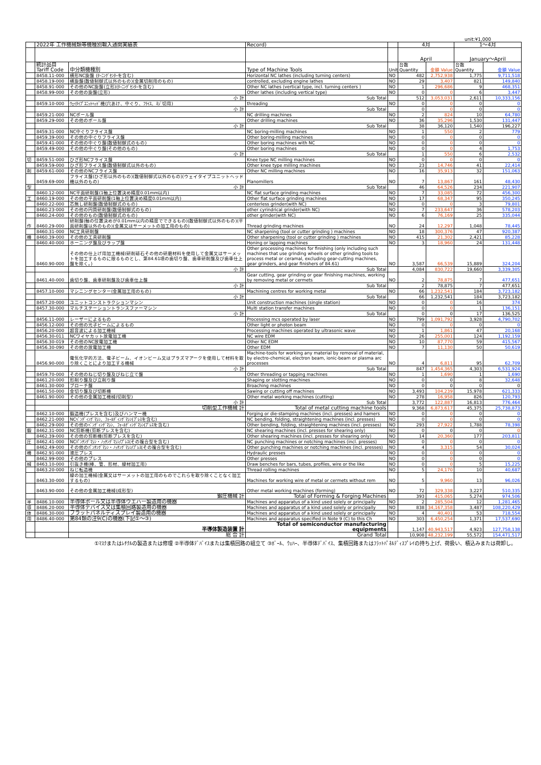unit:¥1,000
| | 2022年 工作機械類等機種別輸入通関実績表 | | Record) | | 4月 | | 1～4月 | |
| --- | --- | --- | --- | --- | --- | --- | --- | --- |
| | | | | | April | | January～April | |
| | 統計品目 Tariff Code | 中分類機種別 | Type of Machine Tools | Unit | 台数 Quantity | 金額 Value | 台数 Quantity | 金額 Value |
| | 8458.11-000 | 横形NC旋盤 (ﾀｰﾆﾝｸﾞｾﾝﾀｰを含む) | Horizontal NC lathes (including turning centers) | NO | 482 | 2,752,938 | 1,775 | 9,711,518 |
| | 8458.19-000 | 横旋盤(数値制御式以外のもの)(金属切削用のもの) | controlled, excluding engine lathes | NO | 29 | 3,407 | 821 | 149,840 |
| | 8458.91-000 | その他のNC旋盤(立形)(ﾀｰﾆﾝｸﾞｾﾝﾀｰを含む) | Other NC lathes (vertical type, incl. turning centers ) | NO | 1 | 296,686 | 9 | 468,351 |
| | 8458.99-000 | その他の旋盤(立形) | Other lathes (including vertical type) | NO | 0 | 0 | 6 | 3,447 |
| | | 小 計 | Sub Total | | 512 | 3,053,031 | 2,611 | 10,333,156 |
| | 8459.10-000 | ｳｪｲﾀｲﾌﾟﾕﾆｯﾄﾍｯﾄﾞ機(穴あけ、中ぐり、ﾌﾗｲｽ、ﾈｼﾞ切用) | threading | NO | 0 | 0 | 0 | 0 |
| | | 小 計 | Sub Total | | 0 | 0 | 0 | 0 |
| | 8459.21-000 | NCボール盤 | NC drilling machines | NO | 2 | 824 | 10 | 64,780 |
| | 8459.29-000 | その他のボール盤 | Other drilling machines | NO | 36 | 35,296 | 1,530 | 131,447 |
| | | 小 計 | Sub Total | | 38 | 36,120 | 1,540 | 196,227 |
| | 8459.31-000 | NC中ぐりフライス盤 | NC boring-milling machines | NO | 1 | 550 | 2 | 779 |
| | 8459.39-000 | その他の中ぐりフライス盤 | Other boring-milling machines | NO | 0 | 0 | 0 | 0 |
| | 8459.41-000 | その他の中ぐり盤(数値制御式のもの) | Other boring machines with NC | NO | 0 | 0 | 0 | 0 |
| | 8459.49-000 | その他の中ぐり盤(その他のもの) | Other boring machines | NO | 0 | 0 | 4 | 1,753 |
| | | 小 計 | Sub Total | | 1 | 550 | 6 | 2,532 |
| 切 | 8459.51-000 | ひざ形NCフライス盤 | Knee type NC milling machines | NO | 0 | 0 | 0 | 0 |
| | 8459.59-000 | ひざ形フライス盤(数値制御式以外のもの) | Other knee type milling machines | NO | 23 | 14,746 | 41 | 22,414 |
| 削 | 8459.61-000 | その他のNCフライス盤 | Other NC milling machines | NO | 16 | 35,913 | 32 | 151,063 |
| | 8459.69-000 | フライス盤(ひざ形以外のもの)(数値制御式以外のもの)(ウェイタイプユニットヘッド機以外のもの) | Planomillers | NO | 7 | 13,867 | 161 | 48,430 |
| 型 | | 小 計 | Sub Total | | 46 | 64,526 | 234 | 221,907 |
| | 8460.12-000 | NC平面研削盤(1軸上位置決め精度0.01mm以内) | NC flat surface grinding machines | NO | 7 | 33,085 | 72 | 456,300 |
| 工 | 8460.19-000 | その他の平面研削盤(1軸上位置決め精度0.01mm以内) | Other flat surface grinding machines | NO | 17 | 68,347 | 95 | 350,245 |
| | 8460.22-000 | 芯無し研削盤(数値制御式のもの) | centerless grinder(with NC) | NO | 0 | 0 | 3 | 79,801 |
| | 8460.23-000 | その他の円筒研削盤(数値制御式のもの) | other cyrindrical grinder(with NC) | NO | 7 | 233,647 | 36 | 578,203 |
| | 8460.24-000 | その他のもの(数値制御式のもの) | other grinder(with NC) | NO | 6 | 76,169 | 25 | 335,044 |
| 作 | 8460.29-000 | 研削盤(軸の位置決めが0.01mm以内の精度でできるもの)(数値制御式以外のもの)(平面研削盤以外のもの)(金属又はサーメットの加工用のもの) | Thread grinding machines | NO | 24 | 12,297 | 1,048 | 78,445 |
| | 8460.31-000 | NC工具研削盤 | NC sharpening (tool or cutter grinding ) machines | NO | 18 | 300,376 | 47 | 920,387 |
| 機 | 8460.39-000 | その他の工具研削盤 | Other sharpening (tool or cutter grinding ) machines | NO | 415 | 21,302 | 2,421 | 85,228 |
| | 8460.40-000 | ホーニング盤及びラップ盤 | Honing or lapping machines | NO | 3 | 18,960 | 24 | 131,448 |
| | 8460.90-000 | その他の仕上げ用加工機械(研削砥石その他の研磨材料を使用して金属又はサーメットを加工するものに限るものとし、第84.61項の歯切り盤、歯車研削盤及び歯車仕上盤を除く。) | Other processing machines for finishing (only including such machines that use grinding wheels or other grinding tools to process metal or ceramal, excluding gear-cutting machines, gear grinders, and gear finishers of 84.61) | NO | 3,587 | 66,539 | 15,889 | 324,204 |
| | | 小 計 | Sub Total | | 4,084 | 830,722 | 19,660 | 3,339,305 |
| | 8461.40-000 | 歯切り盤、歯車研削盤及び歯車仕上盤 | Gear cutting, gear grinding or gear finishing machines, working by removing metal or cermets | NO | 2 | 78,875 | 7 | 477,651 |
| | | 小 計 | Sub Total | | 2 | 78,875 | 7 | 477,651 |
| | 8457.10-000 | マシニングセンター(金属加工用のもの) | Machining centres for working metal | NO | 66 | 1,232,541 | 184 | 3,723,182 |
| | | 小 計 | Sub Total | | 66 | 1,232,541 | 184 | 3,723,182 |
| | 8457.20-000 | ユニットコンストラクションマシン | Unit construction machines (single station) | NO | 0 | 0 | 16 | 374 |
| | 8457.30-000 | マルチステーショントランスファーマシン | Multi station transfer machines | NO | 0 | 0 | 1 | 136,151 |
| | | 小 計 | Sub Total | | 0 | 0 | 17 | 136,525 |
| | 8456.11-000 | レーザーによるもの | Processing mcs operated by laser | NO | 799 | 1,091,792 | 3,928 | 4,790,702 |
| | 8456.12-000 | その他の光子ビームによるもの | Other light or photon beam | NO | 0 | 0 | 0 | 0 |
| | 8456.20-000 | 超音波による加工機械 | Processing machines operated by ultrasonic wave | NO | 1 | 1,861 | 47 | 20,168 |
| | 8456.30-011 | NCワイヤカット放電加工機 | NC wire EDM | NO | 26 | 255,001 | 124 | 1,192,159 |
| | 8456.30-019 | その他のNC放電加工機 | Other NC EDM | NO | 10 | 87,770 | 59 | 415,567 |
| | 8456.30-090 | その他の放電加工機 | Other EDM | NO | 7 | 11,130 | 50 | 50,619 |
| | 8456.90-000 | 電気化学的方法、電子ビーム、イオンビーム又はプラズマアークを使用して材料を取り除くことにより加工する機械 | Machine-tools for working any material by removal of material, by electro-chemical, electron beam, ionic-beam or plasma arc processes | NO | 4 | 6,811 | 95 | 62,709 |
| | | 小 計 | Sub Total | | 847 | 1,454,365 | 4,303 | 6,531,924 |
| | 8459.70-000 | その他のねじ切り盤及びねじ立て盤 | Other threading or tapping machines | NO | 1 | 1,690 | 1 | 1,690 |
| | 8461.20-000 | 形削り盤及び立削り盤 | Shaping or slotting machines | NO | 0 | 0 | 8 | 32,648 |
| | 8461.30-000 | ブローチ盤 | Broaching machines | NO | 0 | 0 | 0 | 0 |
| | 8461.50-000 | 金切り盤及び切断機 | Sawing or cutting off machines | NO | 3,493 | 104,239 | 15,978 | 621,333 |
| | 8461.90-000 | その他の金属加工機械(切削型) | Other metal working machines (cutting) | NO | 278 | 16,958 | 826 | 120,793 |
| | | 小 計 | Sub Total | | 3,772 | 122,887 | 16,813 | 776,464 |
| | | 切削型工作機械 計 | Total of metal cutting machine tools | | 9,368 | 6,873,617 | 45,375 | 25,738,873 |
| | 8462.10-000 | 鍛造機(プレスを含む)及びハンマー機 | Forging or die-stamping machines (incl. presses) and hamers | NO | 0 | 0 | 0 | 0 |
| | 8462.21-000 | NCﾍﾞﾝﾃﾞｨﾝｸﾞﾏｼﾝ、ﾌｫｰﾙﾃﾞｨﾝｸﾞﾏｼﾝ(ﾌﾟﾚｽを含む) | NC bending, folding, straightening machines (incl. presses) | NO | 0 | 0 | 0 | 0 |
| | 8462.29-000 | その他のﾍﾞﾝﾃﾞｨﾝｸﾞﾏｼﾝ、ﾌｫｰﾙﾃﾞｨﾝｸﾞﾏｼﾝ(ﾌﾟﾚｽを含む) | Other bending, folding, straightening machines (incl. presses) | NO | 293 | 27,922 | 1,788 | 78,398 |
| 鍛 | 8462.31-000 | NC剪断機(剪断プレスを含む) | NC shearing machines (incl. presses for shearing only) | NO | 0 | 0 | 0 | 0 |
| | 8462.39-000 | その他の剪断機(剪断プレスを含む) | Other shearing machines (incl. presses for shearing only) | NO | 14 | 20,360 | 177 | 203,811 |
| 圧 | 8462.41-000 | NCﾊﾟﾝﾁﾝｸﾞﾏｼﾝ・ﾉｯﾁﾝｸﾞﾏｼﾝ/ﾌﾟﾚｽ(その複合型を含む) | NC punching machines or notching machines (incl. presses) | NO | 0 | 0 | 0 | 0 |
| | 8462.49-000 | その他のﾊﾟﾝﾁﾝｸﾞﾏｼﾝ・ﾉｯﾁﾝｸﾞﾏｼﾝ/ﾌﾟﾚｽ(その複合型を含む) | Other punching machines or notching machines (incl. presses) | NO | 4 | 3,315 | 54 | 30,024 |
| 機 | 8462.91-000 | 液圧プレス | Hydraulic presses | NO | 0 | 0 | 0 | 0 |
| | 8462.99-000 | その他のプレス | Other presses | NO | 0 | 0 | 0 | 0 |
| 械 | 8463.10-000 | 引抜き機(棒、管、形材、線材加工用) | Draw benches for bars, tubes, profiles, wire or the like | NO | 0 | 0 | 5 | 15,225 |
| | 8463.20-000 | ねじ転造機 | Thread rolling machines | NO | 5 | 24,170 | 10 | 40,687 |
| | 8463.30-000 | 線の加工機械(金属又はサーメットの加工用のものでこれらを取り除くことなく加工するもの) | Machines for working wire of metal or cermets without rem | NO | 5 | 9,960 | 13 | 96,026 |
| | 8463.90-000 | その他の金属加工機械(成形型) | Other metal working machines (forming) | NO | 72 | 329,338 | 3,227 | 510,335 |
| | | 鍛圧機械 計 | Total of Forming & Forging Machines | | 393 | 415,065 | 5,274 | 974,506 |
| 半 | 8486.10-000 | 半導体ボール又は半導体ウエハー製造用の機器 | Machines and apparatus of a kind used solely or principally | NO | 2 | 285,504 | 12 | 1,281,465 |
| 導 | 8486.20-000 | 半導体デバイス又は集積回路製造用の機器 | Machines and apparatus of a kind used solely or principally | NO | 838 | 34,167,358 | 3,487 | 108,220,429 |
| 体 | 8486.30-000 | フラットパネルディスプレイ製造用の機器 | Machines and apparatus of a kind used solely or principally | NO | 4 | 40,401 | 53 | 718,554 |
| 用 | 8486.40-000 | 第84類の注9(C)の機器(下記①～③) | Machines and apparatus specified in Note 9 (C) to this Ch | NO | 303 | 6,450,254 | 1,371 | 17,537,690 |
| | | 半導体製造装置 計 | Total of semiconductor manufacturing equipments | | 1,147 | 40,943,517 | 4,923 | 127,758,138 |
| | | 総 合 計 | Grand Total | | 10,908 | 48,232,199 | 55,572 | 154,471,517 |
①ﾏｽｸまたはﾚﾁｸﾙの製造または修理 ②半導体ﾃﾞﾊﾞｲｽまたは集積回路の組立て ③ﾎﾞｰﾙ、ｳｪﾊｰ、半導体ﾃﾞﾊﾞｲｽ、集積回路またはﾌﾗｯﾄﾊﾟﾈﾙﾃﾞｨｽﾌﾟﾚｲの持ち上げ、荷扱い、積込みまたは荷卸し。